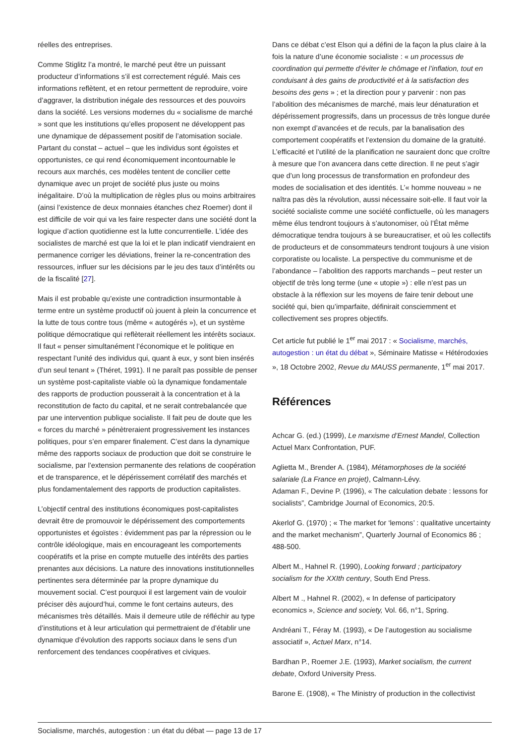réelles des entreprises.
Comme Stiglitz l’a montré, le marché peut être un puissant producteur d’informations s’il est correctement régulé. Mais ces informations reflètent, et en retour permettent de reproduire, voire d’aggraver, la distribution inégale des ressources et des pouvoirs dans la société. Les versions modernes du « socialisme de marché » sont que les institutions qu’elles proposent ne développent pas une dynamique de dépassement positif de l’atomisation sociale. Partant du constat – actuel – que les individus sont égoïstes et opportunistes, ce qui rend économiquement incontournable le recours aux marchés, ces modèles tentent de concilier cette dynamique avec un projet de société plus juste ou moins inégalitaire. D’où la multiplication de règles plus ou moins arbitraires (ainsi l’existence de deux monnaies étanches chez Roemer) dont il est difficile de voir qui va les faire respecter dans une société dont la logique d’action quotidienne est la lutte concurrentielle. L’idée des socialistes de marché est que la loi et le plan indicatif viendraient en permanence corriger les déviations, freiner la re-concentration des ressources, influer sur les décisions par le jeu des taux d’intérêts ou de la fiscalité [27].
Mais il est probable qu’existe une contradiction insurmontable à terme entre un système productif où jouent à plein la concurrence et la lutte de tous contre tous (même « autogérés »), et un système politique démocratique qui reflèterait réellement les intérêts sociaux. Il faut « penser simultanément l’économique et le politique en respectant l’unité des individus qui, quant à eux, y sont bien insérés d’un seul tenant » (Théret, 1991). Il ne paraît pas possible de penser un système post-capitaliste viable où la dynamique fondamentale des rapports de production pousserait à la concentration et à la reconstitution de facto du capital, et ne serait contrebalancée que par une intervention publique socialiste. Il fait peu de doute que les « forces du marché » pénètreraient progressivement les instances politiques, pour s’en emparer finalement. C’est dans la dynamique même des rapports sociaux de production que doit se construire le socialisme, par l’extension permanente des relations de coopération et de transparence, et le dépérissement corrélatif des marchés et plus fondamentalement des rapports de production capitalistes.
L’objectif central des institutions économiques post-capitalistes devrait être de promouvoir le dépérissement des comportements opportunistes et égoïstes : évidemment pas par la répression ou le contrôle idéologique, mais en encourageant les comportements coopératifs et la prise en compte mutuelle des intérêts des parties prenantes aux décisions. La nature des innovations institutionnelles pertinentes sera déterminée par la propre dynamique du mouvement social. C’est pourquoi il est largement vain de vouloir préciser dès aujourd’hui, comme le font certains auteurs, des mécanismes très détaillés. Mais il demeure utile de réfléchir au type d’institutions et à leur articulation qui permettraient de d’établir une dynamique d’évolution des rapports sociaux dans le sens d’un renforcement des tendances coopératives et civiques.
Dans ce débat c’est Elson qui a défini de la façon la plus claire à la fois la nature d’une économie socialiste : « un processus de coordination qui permette d’éviter le chômage et l’inflation, tout en conduisant à des gains de productivité et à la satisfaction des besoins des gens » ; et la direction pour y parvenir : non pas l’abolition des mécanismes de marché, mais leur dénaturation et dépérissement progressifs, dans un processus de très longue durée non exempt d’avancées et de reculs, par la banalisation des comportement coopératifs et l’extension du domaine de la gratuité. L’efficacité et l’utilité de la planification ne sauraient donc que croître à mesure que l’on avancera dans cette direction. Il ne peut s’agir que d’un long processus de transformation en profondeur des modes de socialisation et des identités. L’« homme nouveau » ne naîtra pas dès la révolution, aussi nécessaire soit-elle. Il faut voir la société socialiste comme une société conflictuelle, où les managers même élus tendront toujours à s’autonomiser, où l’État même démocratique tendra toujours à se bureaucratiser, et où les collectifs de producteurs et de consommateurs tendront toujours à une vision corporatiste ou localiste. La perspective du communisme et de l’abondance – l’abolition des rapports marchands – peut rester un objectif de très long terme (une « utopie ») : elle n’est pas un obstacle à la réflexion sur les moyens de faire tenir debout une société qui, bien qu’imparfaite, définirait consciemment et collectivement ses propres objectifs.
Cet article fut publié le 1<sup>er</sup> mai 2017 : « Socialisme, marchés, autogestion : un état du débat », Séminaire Matisse « Hétérodoxies », 18 Octobre 2002, Revue du MAUSS permanente, 1<sup>er</sup> mai 2017.
Références
Achcar G. (ed.) (1999), Le marxisme d’Ernest Mandel, Collection Actuel Marx Confrontation, PUF.
Aglietta M., Brender A. (1984), Métamorphoses de la société salariale (La France en projet), Calmann-Lévy.
Adaman F., Devine P. (1996), « The calculation debate : lessons for socialists”, Cambridge Journal of Economics, 20:5.
Akerlof G. (1970) ; « The market for ‘lemons’ : qualitative uncertainty and the market mechanism”, Quarterly Journal of Economics 86 ; 488-500.
Albert M., Hahnel R. (1990), Looking forward ; participatory socialism for the XXIth century, South End Press.
Albert M ., Hahnel R. (2002), « In defense of participatory economics », Science and society, Vol. 66, n°1, Spring.
Andréani T., Féray M. (1993), « De l’autogestion au socialisme associatif », Actuel Marx, n°14.
Bardhan P., Roemer J.E. (1993), Market socialism, the current debate, Oxford University Press.
Barone E. (1908), « The Ministry of production in the collectivist
Socialisme, marchés, autogestion : un état du débat — page 13 de 17